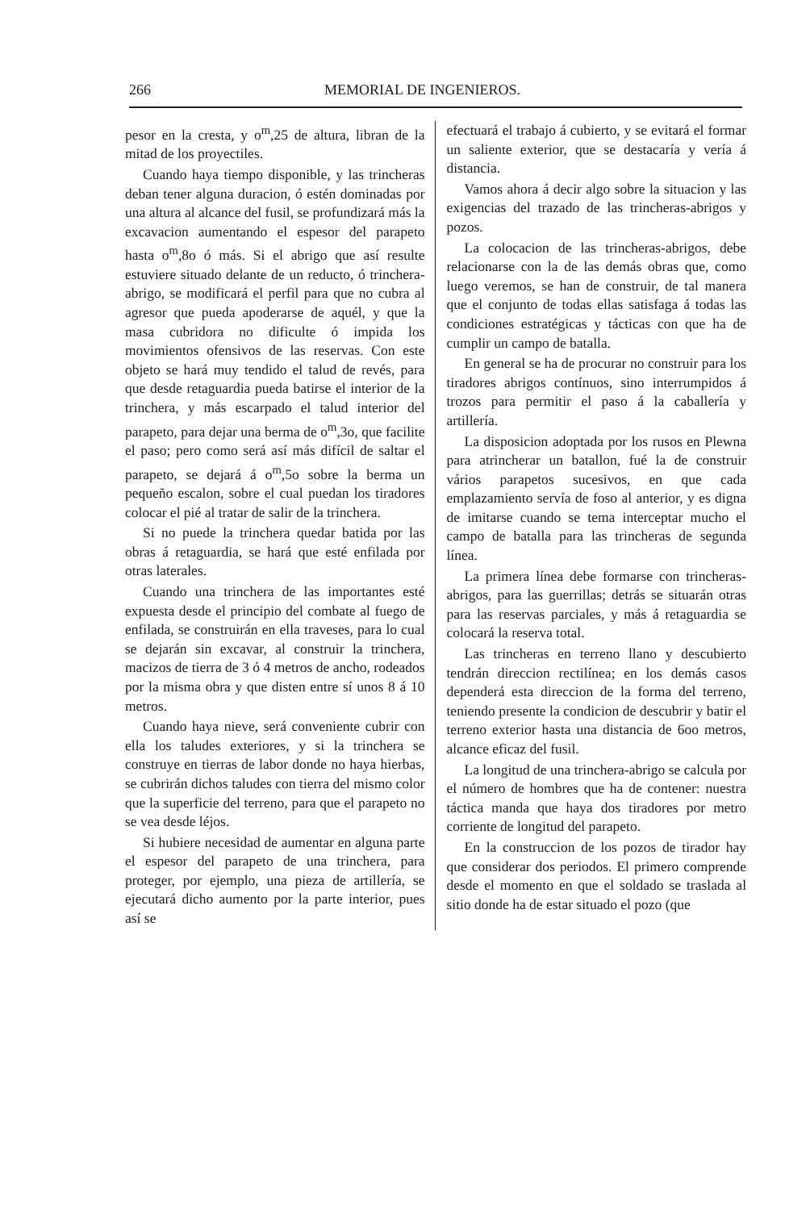266 MEMORIAL DE INGENIEROS.
pesor en la cresta, y o<sup>m</sup>,25 de altura, libran de la mitad de los proyectiles.
Cuando haya tiempo disponible, y las trincheras deban tener alguna duracion, ó estén dominadas por una altura al alcance del fusil, se profundizará más la excavacion aumentando el espesor del parapeto hasta o<sup>m</sup>,8o ó más. Si el abrigo que así resulte estuviere situado delante de un reducto, ó trinchera-abrigo, se modificará el perfil para que no cubra al agresor que pueda apoderarse de aquél, y que la masa cubridora no dificulte ó impida los movimientos ofensivos de las reservas. Con este objeto se hará muy tendido el talud de revés, para que desde retaguardia pueda batirse el interior de la trinchera, y más escarpado el talud interior del parapeto, para dejar una berma de o<sup>m</sup>,3o, que facilite el paso; pero como será así más difícil de saltar el parapeto, se dejará á o<sup>m</sup>,5o sobre la berma un pequeño escalon, sobre el cual puedan los tiradores colocar el pié al tratar de salir de la trinchera.
Si no puede la trinchera quedar batida por las obras á retaguardia, se hará que esté enfilada por otras laterales.
Cuando una trinchera de las importantes esté expuesta desde el principio del combate al fuego de enfilada, se construirán en ella traveses, para lo cual se dejarán sin excavar, al construir la trinchera, macizos de tierra de 3 ó 4 metros de ancho, rodeados por la misma obra y que disten entre sí unos 8 á 10 metros.
Cuando haya nieve, será conveniente cubrir con ella los taludes exteriores, y si la trinchera se construye en tierras de labor donde no haya hierbas, se cubrirán dichos taludes con tierra del mismo color que la superficie del terreno, para que el parapeto no se vea desde léjos.
Si hubiere necesidad de aumentar en alguna parte el espesor del parapeto de una trinchera, para proteger, por ejemplo, una pieza de artillería, se ejecutará dicho aumento por la parte interior, pues así se
efectuará el trabajo á cubierto, y se evitará el formar un saliente exterior, que se destacaría y vería á distancia.
Vamos ahora á decir algo sobre la situacion y las exigencias del trazado de las trincheras-abrigos y pozos.
La colocacion de las trincheras-abrigos, debe relacionarse con la de las demás obras que, como luego veremos, se han de construir, de tal manera que el conjunto de todas ellas satisfaga á todas las condiciones estratégicas y tácticas con que ha de cumplir un campo de batalla.
En general se ha de procurar no construir para los tiradores abrigos contínuos, sino interrumpidos á trozos para permitir el paso á la caballería y artillería.
La disposicion adoptada por los rusos en Plewna para atrincherar un batallon, fué la de construir vários parapetos sucesivos, en que cada emplazamiento servía de foso al anterior, y es digna de imitarse cuando se tema interceptar mucho el campo de batalla para las trincheras de segunda línea.
La primera línea debe formarse con trincheras-abrigos, para las guerrillas; detrás se situarán otras para las reservas parciales, y más á retaguardia se colocará la reserva total.
Las trincheras en terreno llano y descubierto tendrán direccion rectilínea; en los demás casos dependerá esta direccion de la forma del terreno, teniendo presente la condicion de descubrir y batir el terreno exterior hasta una distancia de 6oo metros, alcance eficaz del fusil.
La longitud de una trinchera-abrigo se calcula por el número de hombres que ha de contener: nuestra táctica manda que haya dos tiradores por metro corriente de longitud del parapeto.
En la construccion de los pozos de tirador hay que considerar dos periodos. El primero comprende desde el momento en que el soldado se traslada al sitio donde ha de estar situado el pozo (que